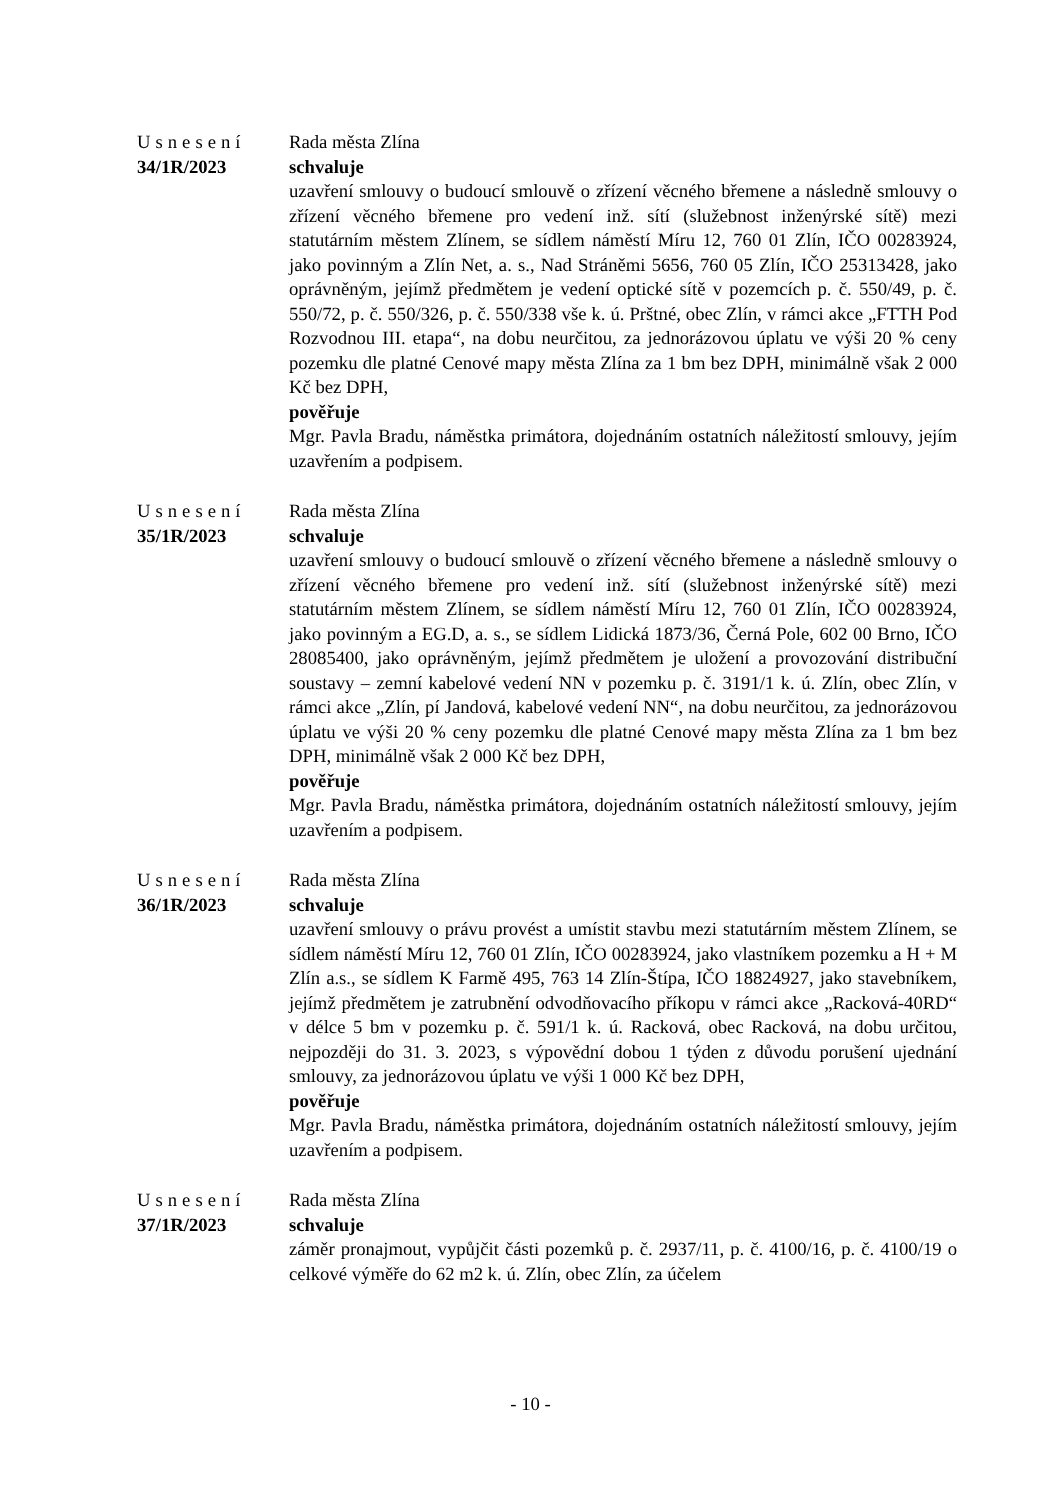Usnesení
34/1R/2023
Rada města Zlína
schvaluje
uzavření smlouvy o budoucí smlouvě o zřízení věcného břemene a následně smlouvy o zřízení věcného břemene pro vedení inž. sítí (služebnost inženýrské sítě) mezi statutárním městem Zlínem, se sídlem náměstí Míru 12, 760 01 Zlín, IČO 00283924, jako povinným a Zlín Net, a. s., Nad Stráněmi 5656, 760 05 Zlín, IČO 25313428, jako oprávněným, jejímž předmětem je vedení optické sítě v pozemcích p. č. 550/49, p. č. 550/72, p. č. 550/326, p. č. 550/338 vše k. ú. Prštné, obec Zlín, v rámci akce „FTTH Pod Rozvodnou III. etapa“, na dobu neurčitou, za jednorázovou úplatu ve výši 20 % ceny pozemku dle platné Cenové mapy města Zlína za 1 bm bez DPH, minimálně však 2 000 Kč bez DPH,
pověřuje
Mgr. Pavla Bradu, náměstka primátora, dojednáním ostatních náležitostí smlouvy, jejím uzavřením a podpisem.
Usnesení
35/1R/2023
Rada města Zlína
schvaluje
uzavření smlouvy o budoucí smlouvě o zřízení věcného břemene a následně smlouvy o zřízení věcného břemene pro vedení inž. sítí (služebnost inženýrské sítě) mezi statutárním městem Zlínem, se sídlem náměstí Míru 12, 760 01 Zlín, IČO 00283924, jako povinným a EG.D, a. s., se sídlem Lidická 1873/36, Černá Pole, 602 00 Brno, IČO 28085400, jako oprávněným, jejímž předmětem je uložení a provozování distribuční soustavy – zemní kabelové vedení NN v pozemku p. č. 3191/1 k. ú. Zlín, obec Zlín, v rámci akce „Zlín, pí Jandová, kabelové vedení NN“, na dobu neurčitou, za jednorázovou úplatu ve výši 20 % ceny pozemku dle platné Cenové mapy města Zlína za 1 bm bez DPH, minimálně však 2 000 Kč bez DPH,
pověřuje
Mgr. Pavla Bradu, náměstka primátora, dojednáním ostatních náležitostí smlouvy, jejím uzavřením a podpisem.
Usnesení
36/1R/2023
Rada města Zlína
schvaluje
uzavření smlouvy o právu provést a umístit stavbu mezi statutárním městem Zlínem, se sídlem náměstí Míru 12, 760 01 Zlín, IČO 00283924, jako vlastníkem pozemku a H + M Zlín a.s., se sídlem K Farmě 495, 763 14 Zlín-Štípa, IČO 18824927, jako stavebníkem, jejímž předmětem je zatrubnění odvodňovacího příkopu v rámci akce „Racková-40RD“ v délce 5 bm v pozemku p. č. 591/1 k. ú. Racková, obec Racková, na dobu určitou, nejpozději do 31. 3. 2023, s výpovědní dobou 1 týden z důvodu porušení ujednání smlouvy, za jednorázovou úplatu ve výši 1 000 Kč bez DPH,
pověřuje
Mgr. Pavla Bradu, náměstka primátora, dojednáním ostatních náležitostí smlouvy, jejím uzavřením a podpisem.
Usnesení
37/1R/2023
Rada města Zlína
schvaluje
záměr pronajmout, vypůjčit části pozemků p. č. 2937/11, p. č. 4100/16, p. č. 4100/19 o celkové výměře do 62 m2 k. ú. Zlín, obec Zlín, za účelem
- 10 -